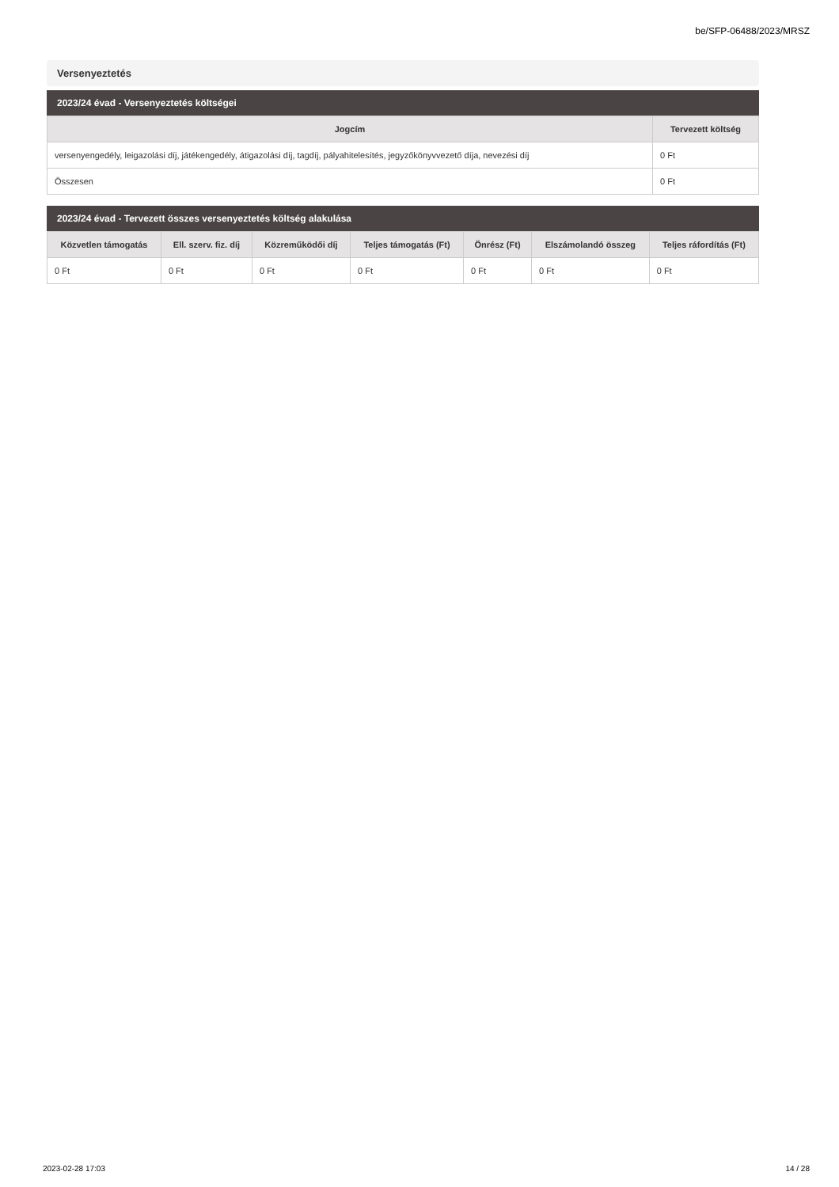be/SFP-06488/2023/MRSZ
Versenyeztetés
2023/24 évad - Versenyeztetés költségei
| Jogcím | Tervezett költség |
| --- | --- |
| versenyengedély, leigazolási díj, játékengedély, átigazolási díj, tagdíj, pályahitelesítés, jegyzőkönyvvezető díja, nevezési díj | 0 Ft |
| Összesen | 0 Ft |
2023/24 évad - Tervezett összes versenyeztetés költség alakulása
| Közvetlen támogatás | Ell. szerv. fiz. díj | Közreműködői díj | Teljes támogatás (Ft) | Önrész (Ft) | Elszámolandó összeg | Teljes ráfordítás (Ft) |
| --- | --- | --- | --- | --- | --- | --- |
| 0 Ft | 0 Ft | 0 Ft | 0 Ft | 0 Ft | 0 Ft | 0 Ft |
2023-02-28 17:03 14 / 28